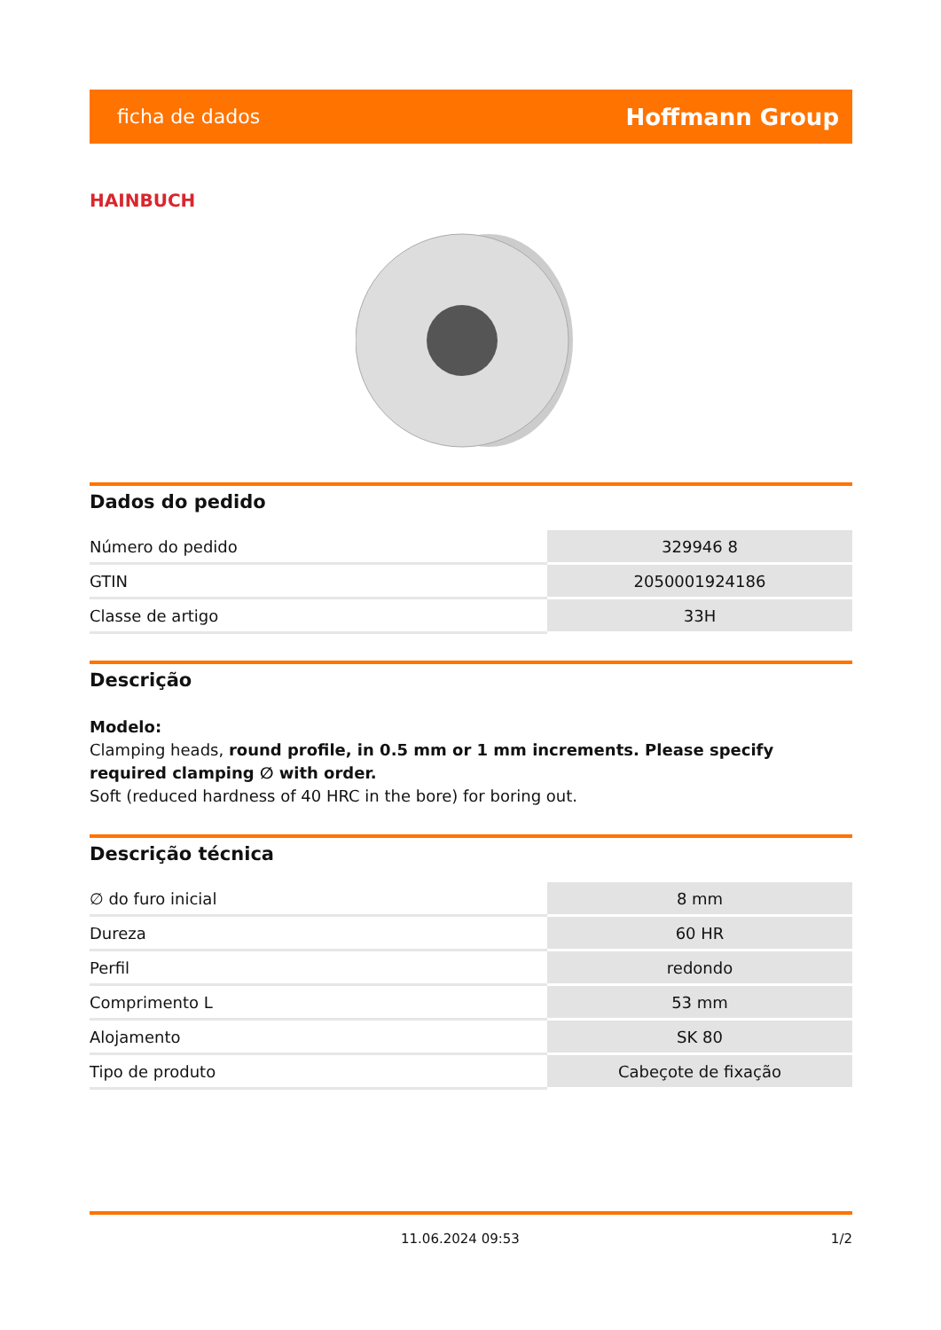ficha de dados Hoffmann Group
HAINBUCH
Dados do pedido
| Número do pedido | 329946 8 |
| GTIN | 2050001924186 |
| Classe de artigo | 33H |
Descrição
Modelo:
Clamping heads, round profile, in 0.5 mm or 1 mm increments. Please specify required clamping ∅ with order.
Soft (reduced hardness of 40 HRC in the bore) for boring out.
Descrição técnica
| ∅ do furo inicial | 8 mm |
| Dureza | 60 HR |
| Perfil | redondo |
| Comprimento L | 53 mm |
| Alojamento | SK 80 |
| Tipo de produto | Cabeçote de fixação |
11.06.2024 09:53 1/2